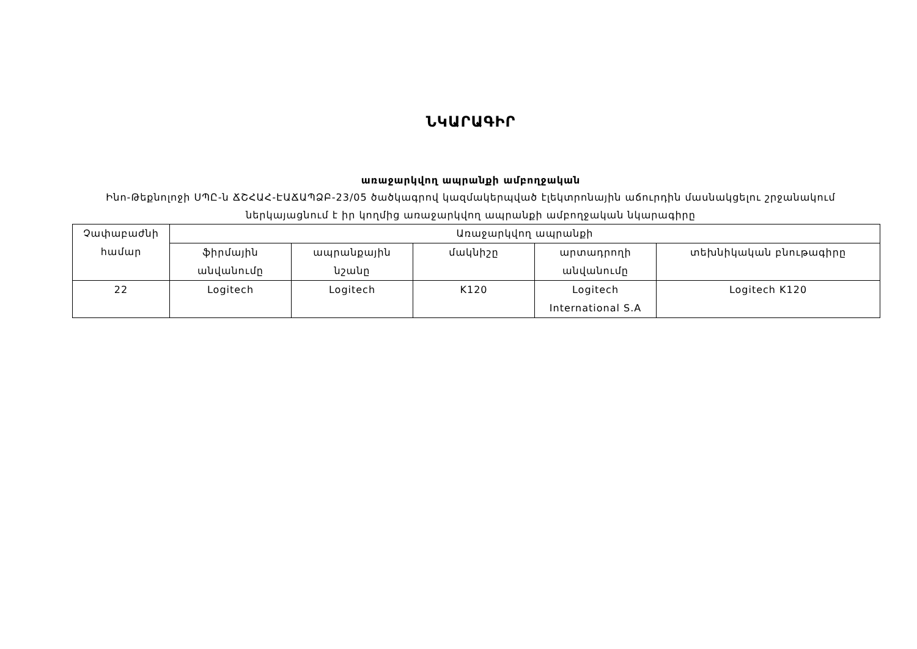ՆԿԱՐԱԳԻՐ
առաջարկվող ապրանքի ամբողջական
Ինո-Թեքնոլոջի ՍՊԸ-ն ՃՇՀԱՀ-ԷԱՃԱՊՁԲ-23/05 ծածկագրով կազմակերպված էլեկտրոնային աճուրդին մասնակցելու շրջանակում ներկայացնում է իր կողմից առաջարկվող ապրանքի ամբողջական նկարագիրը
| Չափաբաժնի համար | Առաջարկվող ապրանքի | | | | |
| --- | --- | --- | --- | --- | --- |
| | ֆիրմային անվանումը | ապրանքային նշանը | մակնիշը | արտադրողի անվանումը | տեխնիկական բնութագիրը |
| 22 | Logitech | Logitech | K120 | Logitech International S.A | Logitech K120 |